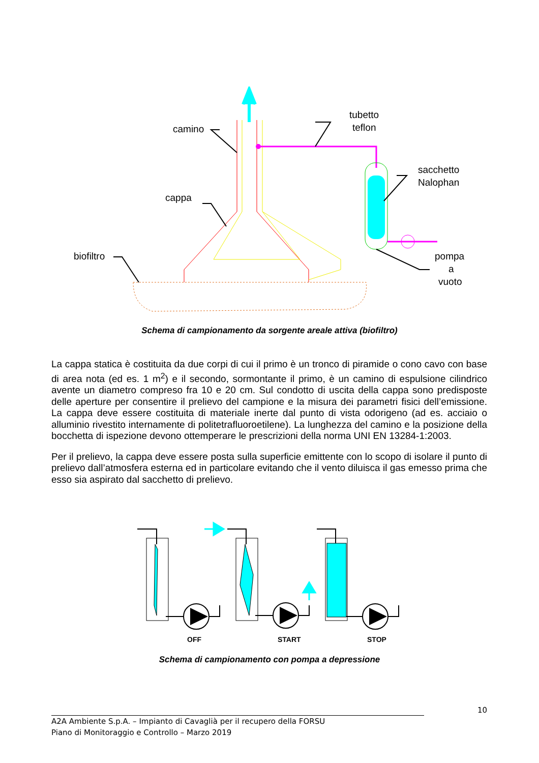camino
cappa
biofiltro
tubetto
teflon
sacchetto
Nalophan
pompa
a
vuoto
Schema di campionamento da sorgente areale attiva (biofiltro)
La cappa statica è costituita da due corpi di cui il primo è un tronco di piramide o cono cavo con base di area nota (ed es. 1 m<sup>2</sup>) e il secondo, sormontante il primo, è un camino di espulsione cilindrico avente un diametro compreso fra 10 e 20 cm. Sul condotto di uscita della cappa sono predisposte delle aperture per consentire il prelievo del campione e la misura dei parametri fisici dell’emissione. La cappa deve essere costituita di materiale inerte dal punto di vista odorigeno (ad es. acciaio o alluminio rivestito internamente di politetrafluoroetilene). La lunghezza del camino e la posizione della bocchetta di ispezione devono ottemperare le prescrizioni della norma UNI EN 13284-1:2003.
Per il prelievo, la cappa deve essere posta sulla superficie emittente con lo scopo di isolare il punto di prelievo dall’atmosfera esterna ed in particolare evitando che il vento diluisca il gas emesso prima che esso sia aspirato dal sacchetto di prelievo.
OFF
START
STOP
Schema di campionamento con pompa a depressione
10
A2A Ambiente S.p.A. – Impianto di Cavaglià per il recupero della FORSU
Piano di Monitoraggio e Controllo – Marzo 2019